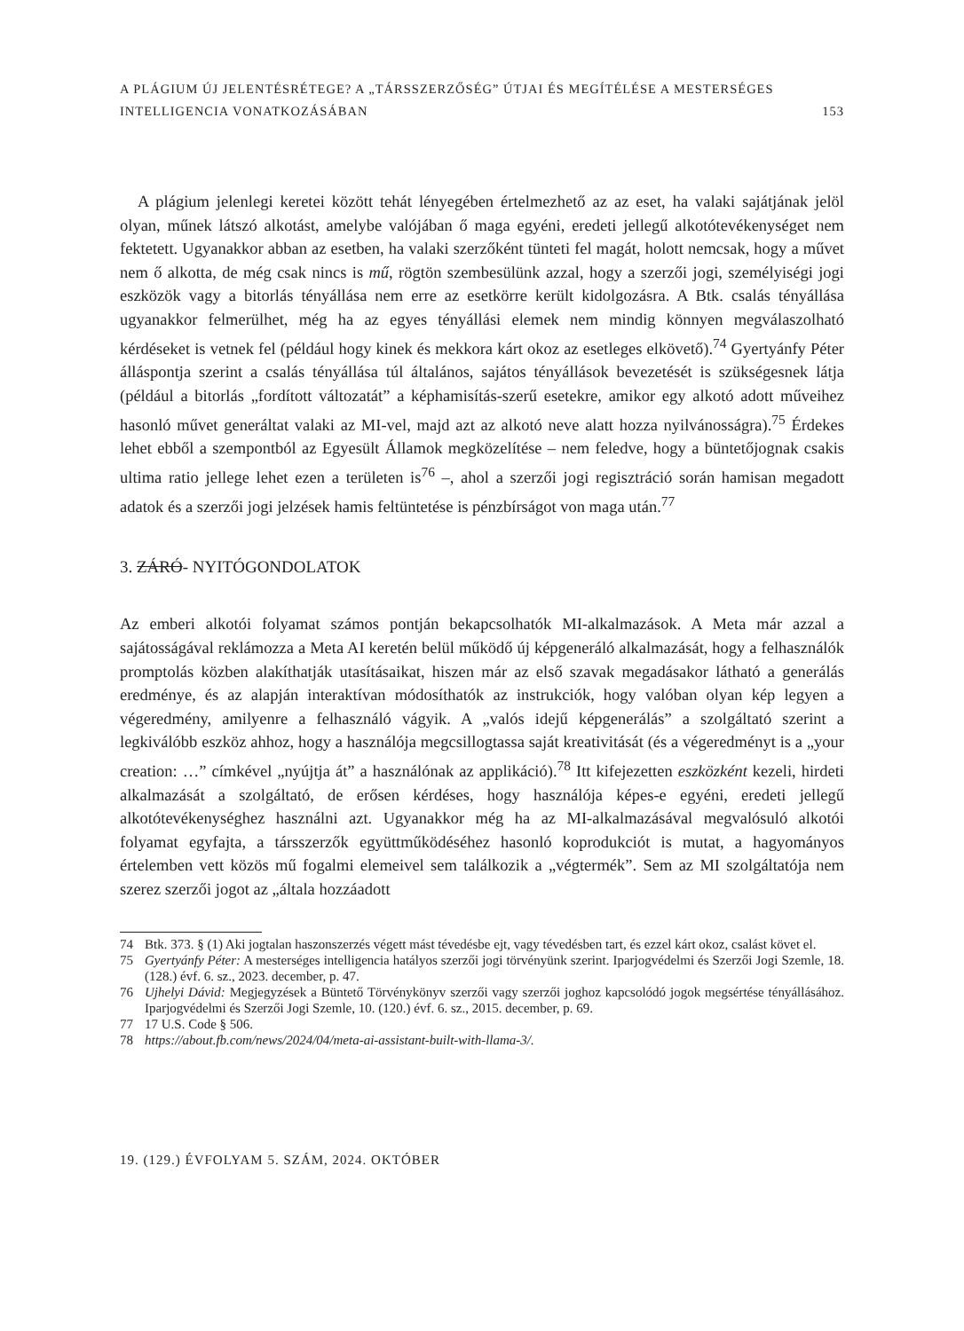A PLÁGIUM ÚJ JELENTÉSRÉTEGE? A „TÁRSSZERZŐSÉG” ÚTJAI ÉS MEGÍTÉLÉSE A MESTERSÉGES
INTELLIGENCIA VONATKOZÁSÁBAN 153
A plágium jelenlegi keretei között tehát lényegében értelmezhető az az eset, ha valaki sajátjának jelöl olyan, műnek látszó alkotást, amelybe valójában ő maga egyéni, eredeti jellegű alkotótevékenységet nem fektetett. Ugyanakkor abban az esetben, ha valaki szerzőként tünteti fel magát, holott nemcsak, hogy a művet nem ő alkotta, de még csak nincs is mű, rögtön szembesülünk azzal, hogy a szerzői jogi, személyiségi jogi eszközök vagy a bitorlás tényállása nem erre az esetkörre került kidolgozásra. A Btk. csalás tényállása ugyanakkor felmerülhet, még ha az egyes tényállási elemek nem mindig könnyen megválaszolható kérdéseket is vetnek fel (például hogy kinek és mekkora kárt okoz az esetleges elkövető).<sup>74</sup> Gyertyánfy Péter álláspontja szerint a csalás tényállása túl általános, sajátos tényállások bevezetését is szükségesnek látja (például a bitorlás „fordított változatát” a képhamisítás-szerű esetekre, amikor egy alkotó adott műveihez hasonló művet generáltat valaki az MI-vel, majd azt az alkotó neve alatt hozza nyilvánosságra).<sup>75</sup> Érdekes lehet ebből a szempontból az Egyesült Államok megközelítése – nem feledve, hogy a büntetőjognak csakis ultima ratio jellege lehet ezen a területen is<sup>76</sup> –, ahol a szerzői jogi regisztráció során hamisan megadott adatok és a szerzői jogi jelzések hamis feltüntetése is pénzbírságot von maga után.<sup>77</sup>
3. ZÁRÓ- NYITÓGONDOLATOK
Az emberi alkotói folyamat számos pontján bekapcsolhatók MI-alkalmazások. A Meta már azzal a sajátosságával reklámozza a Meta AI keretén belül működő új képgeneráló alkalmazását, hogy a felhasználók promptolás közben alakíthatják utasításaikat, hiszen már az első szavak megadásakor látható a generálás eredménye, és az alapján interaktívan módosíthatók az instrukciók, hogy valóban olyan kép legyen a végeredmény, amilyenre a felhasználó vágyik. A „valós idejű képgenerálás” a szolgáltató szerint a legkiválóbb eszköz ahhoz, hogy a használója megcsillogtassa saját kreativitását (és a végeredményt is a „your creation: …” címkével „nyújtja át” a használónak az applikáció).<sup>78</sup> Itt kifejezetten eszközként kezeli, hirdeti alkalmazását a szolgáltató, de erősen kérdéses, hogy használója képes-e egyéni, eredeti jellegű alkotótevékenységhez használni azt. Ugyanakkor még ha az MI-alkalmazásával megvalósuló alkotói folyamat egyfajta, a társszerzők együttműködéséhez hasonló koprodukciót is mutat, a hagyományos értelemben vett közös mű fogalmi elemeivel sem találkozik a „végtermék”. Sem az MI szolgáltatója nem szerez szerzői jogot az „általa hozzáadott
74 Btk. 373. § (1) Aki jogtalan haszonszerzés végett mást tévedésbe ejt, vagy tévedésben tart, és ezzel kárt okoz, csalást követ el.
75 Gyertyánfy Péter: A mesterséges intelligencia hatályos szerzői jogi törvényünk szerint. Iparjogvédelmi és Szerzői Jogi Szemle, 18. (128.) évf. 6. sz., 2023. december, p. 47.
76 Ujhelyi Dávid: Megjegyzések a Büntető Törvénykönyv szerzői vagy szerzői joghoz kapcsolódó jogok megsértése tényállásához. Iparjogvédelmi és Szerzői Jogi Szemle, 10. (120.) évf. 6. sz., 2015. december, p. 69.
77 17 U.S. Code § 506.
78 https://about.fb.com/news/2024/04/meta-ai-assistant-built-with-llama-3/.
19. (129.) ÉVFOLYAM 5. SZÁM, 2024. OKTÓBER